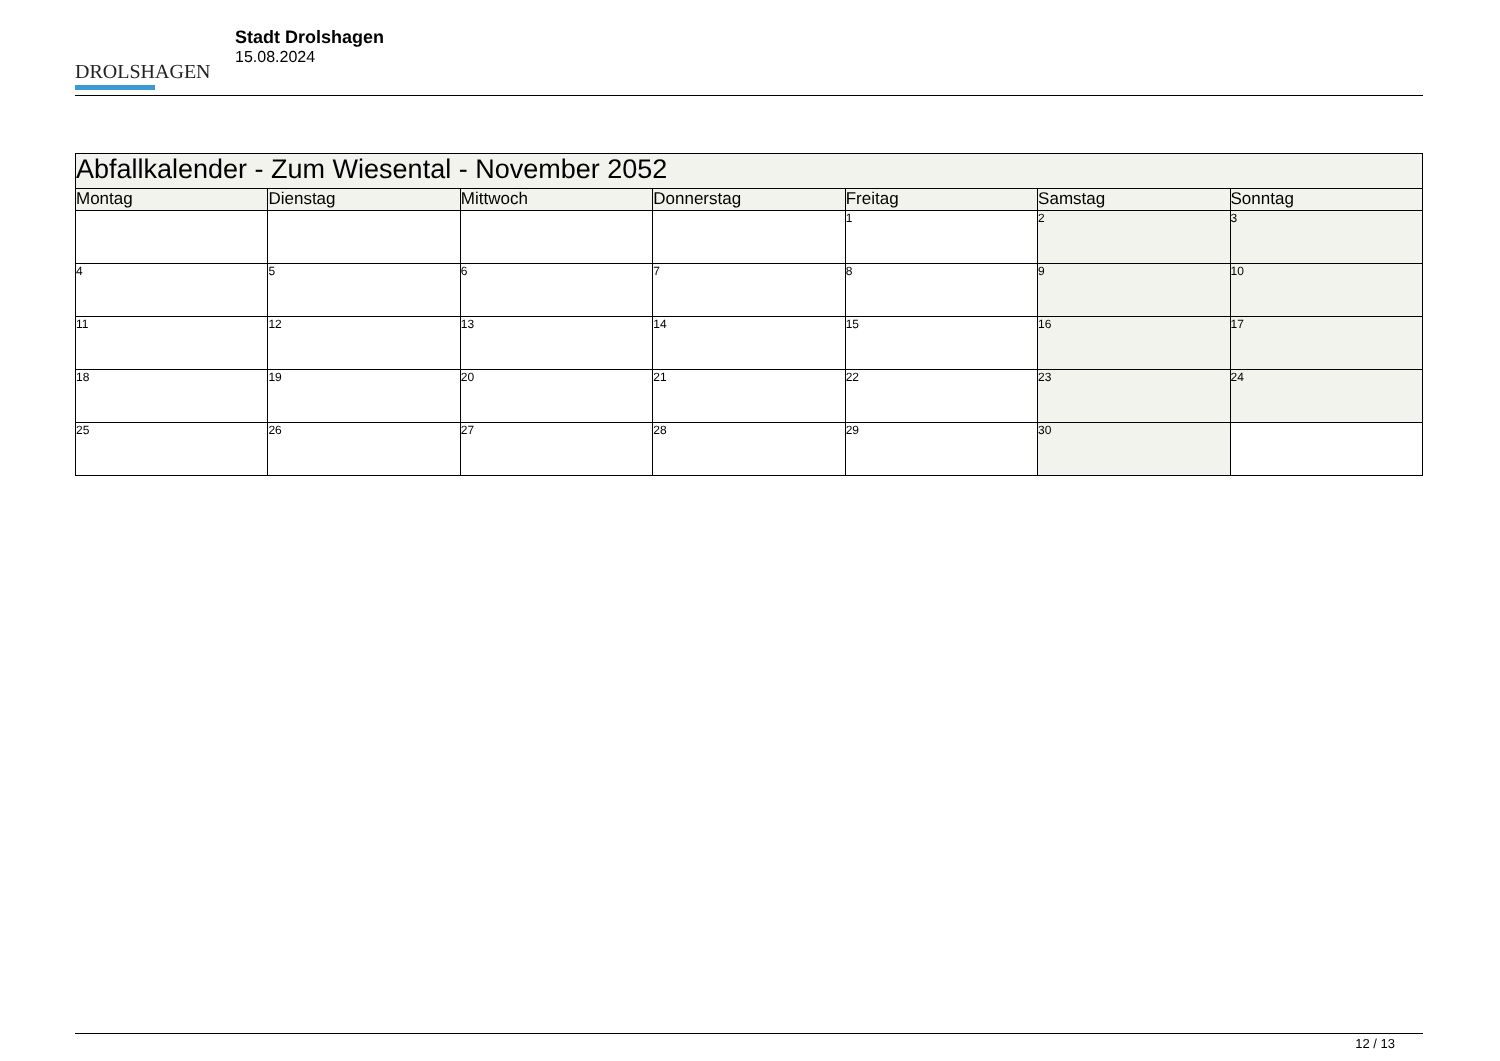DROLSHAGEN
Stadt Drolshagen
15.08.2024
| Abfallkalender - Zum Wiesental - November 2052 | | | | | | |
| --- | --- | --- | --- | --- | --- | --- |
| Montag | Dienstag | Mittwoch | Donnerstag | Freitag | Samstag | Sonntag |
| | | | | 1 | 2 | 3 |
| 4 | 5 | 6 | 7 | 8 | 9 | 10 |
| 11 | 12 | 13 | 14 | 15 | 16 | 17 |
| 18 | 19 | 20 | 21 | 22 | 23 | 24 |
| 25 | 26 | 27 | 28 | 29 | 30 | |
12 / 13